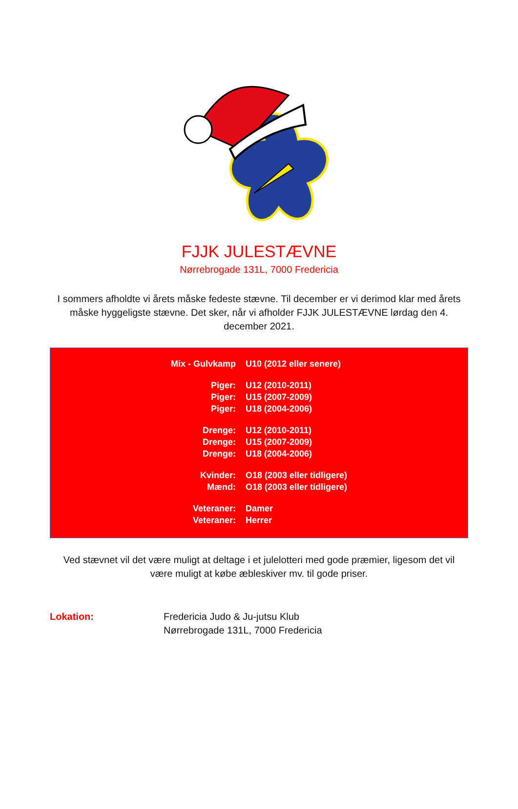FJJK JULESTÆVNE
Nørrebrogade 131L, 7000 Fredericia
I sommers afholdte vi årets måske fedeste stævne. Til december er vi derimod klar med årets måske hyggeligste stævne. Det sker, når vi afholder FJJK JULESTÆVNE lørdag den 4. december 2021.
| Mix - Gulvkamp | U10 (2012 eller senere) |
| Piger: | U12 (2010-2011) |
| Piger: | U15 (2007-2009) |
| Piger: | U18 (2004-2006) |
| Drenge: | U12 (2010-2011) |
| Drenge: | U15 (2007-2009) |
| Drenge: | U18 (2004-2006) |
| Kvinder: | O18 (2003 eller tidligere) |
| Mænd: | O18 (2003 eller tidligere) |
| Veteraner: | Damer |
| Veteraner: | Herrer |
Ved stævnet vil det være muligt at deltage i et julelotteri med gode præmier, ligesom det vil være muligt at købe æbleskiver mv. til gode priser.
Lokation: Fredericia Judo & Ju-jutsu Klub
Nørrebrogade 131L, 7000 Fredericia